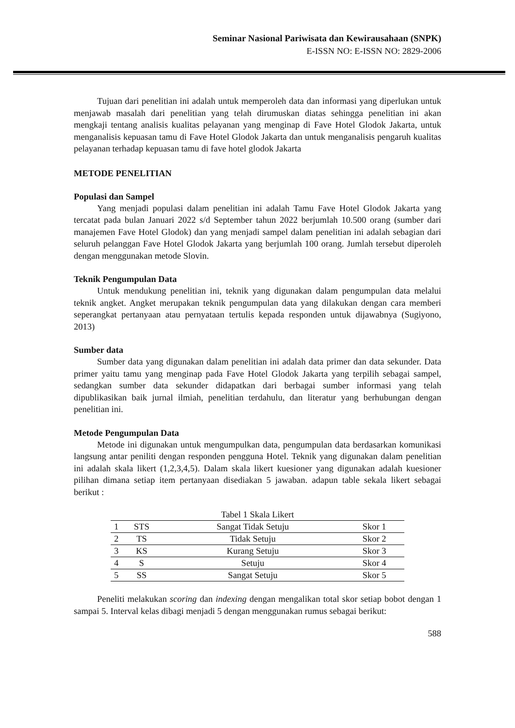Seminar Nasional Pariwisata dan Kewirausahaan (SNPK)
E-ISSN NO: E-ISSN NO: 2829-2006
Tujuan dari penelitian ini adalah untuk memperoleh data dan informasi yang diperlukan untuk menjawab masalah dari penelitian yang telah dirumuskan diatas sehingga penelitian ini akan mengkaji tentang analisis kualitas pelayanan yang menginap di Fave Hotel Glodok Jakarta, untuk menganalisis kepuasan tamu di Fave Hotel Glodok Jakarta dan untuk menganalisis pengaruh kualitas pelayanan terhadap kepuasan tamu di fave hotel glodok Jakarta
METODE PENELITIAN
Populasi dan Sampel
Yang menjadi populasi dalam penelitian ini adalah Tamu Fave Hotel Glodok Jakarta yang tercatat pada bulan Januari 2022 s/d September tahun 2022 berjumlah 10.500 orang (sumber dari manajemen Fave Hotel Glodok) dan yang menjadi sampel dalam penelitian ini adalah sebagian dari seluruh pelanggan Fave Hotel Glodok Jakarta yang berjumlah 100 orang. Jumlah tersebut diperoleh dengan menggunakan metode Slovin.
Teknik Pengumpulan Data
Untuk mendukung penelitian ini, teknik yang digunakan dalam pengumpulan data melalui teknik angket. Angket merupakan teknik pengumpulan data yang dilakukan dengan cara memberi seperangkat pertanyaan atau pernyataan tertulis kepada responden untuk dijawabnya (Sugiyono, 2013)
Sumber data
Sumber data yang digunakan dalam penelitian ini adalah data primer dan data sekunder. Data primer yaitu tamu yang menginap pada Fave Hotel Glodok Jakarta yang terpilih sebagai sampel, sedangkan sumber data sekunder didapatkan dari berbagai sumber informasi yang telah dipublikasikan baik jurnal ilmiah, penelitian terdahulu, dan literatur yang berhubungan dengan penelitian ini.
Metode Pengumpulan Data
Metode ini digunakan untuk mengumpulkan data, pengumpulan data berdasarkan komunikasi langsung antar peniliti dengan responden pengguna Hotel. Teknik yang digunakan dalam penelitian ini adalah skala likert (1,2,3,4,5). Dalam skala likert kuesioner yang digunakan adalah kuesioner pilihan dimana setiap item pertanyaan disediakan 5 jawaban. adapun table sekala likert sebagai berikut :
Tabel 1 Skala Likert
| 1 | STS | Sangat Tidak Setuju | Skor 1 |
| 2 | TS | Tidak Setuju | Skor 2 |
| 3 | KS | Kurang Setuju | Skor 3 |
| 4 | S | Setuju | Skor 4 |
| 5 | SS | Sangat Setuju | Skor 5 |
Peneliti melakukan scoring dan indexing dengan mengalikan total skor setiap bobot dengan 1 sampai 5. Interval kelas dibagi menjadi 5 dengan menggunakan rumus sebagai berikut:
588